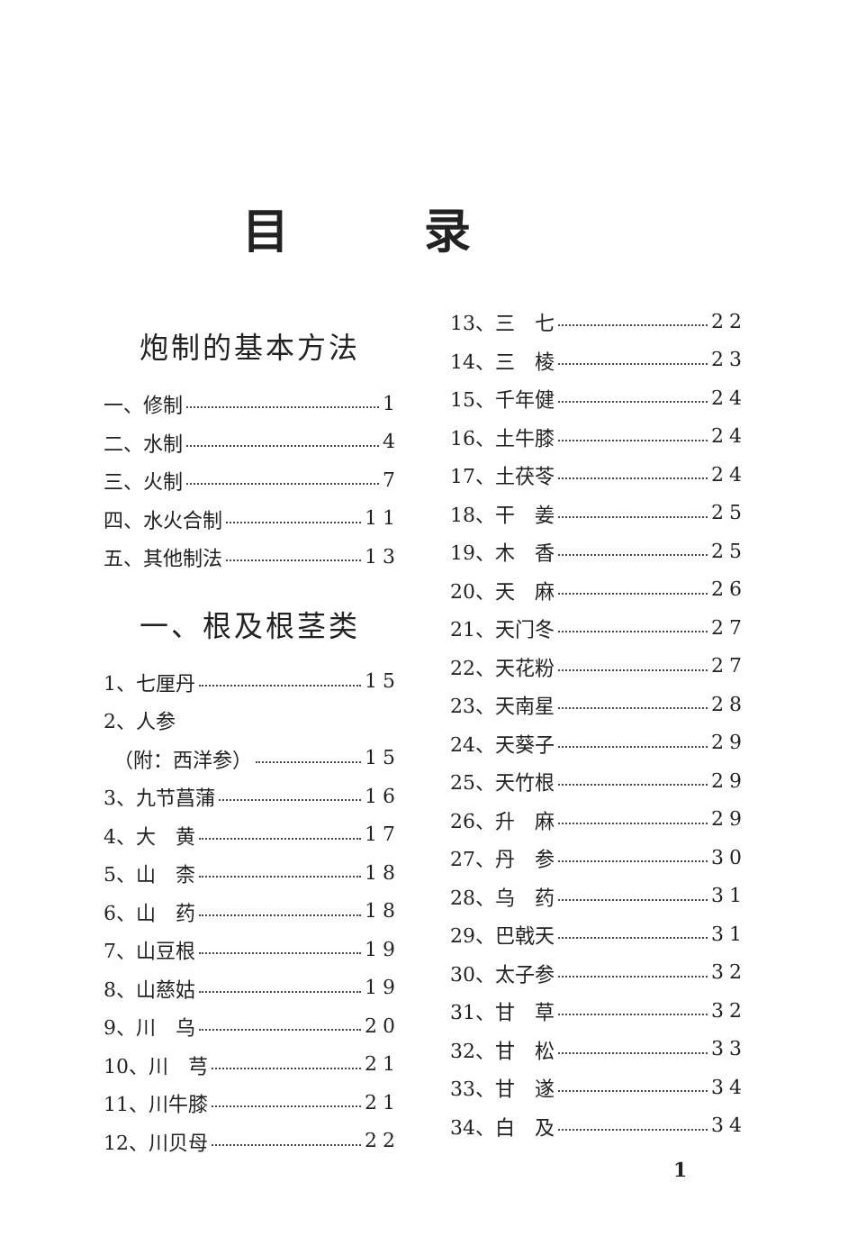目录
炮制的基本方法
一、修制 1
二、水制 4
三、火制 7
四、水火合制 11
五、其他制法 13
一、根及根茎类
1、七厘丹 15
2、人参
　（附：西洋参） 15
3、九节菖蒲 16
4、大　黄 17
5、山　柰 18
6、山　药 18
7、山豆根 19
8、山慈姑 19
9、川　乌 20
10、川　芎 21
11、川牛膝 21
12、川贝母 22
13、三　七 22
14、三　棱 23
15、千年健 24
16、土牛膝 24
17、土茯苓 24
18、干　姜 25
19、木　香 25
20、天　麻 26
21、天门冬 27
22、天花粉 27
23、天南星 28
24、天葵子 29
25、天竹根 29
26、升　麻 29
27、丹　参 30
28、乌　药 31
29、巴戟天 31
30、太子参 32
31、甘　草 32
32、甘　松 33
33、甘　遂 34
34、白　及 34
1